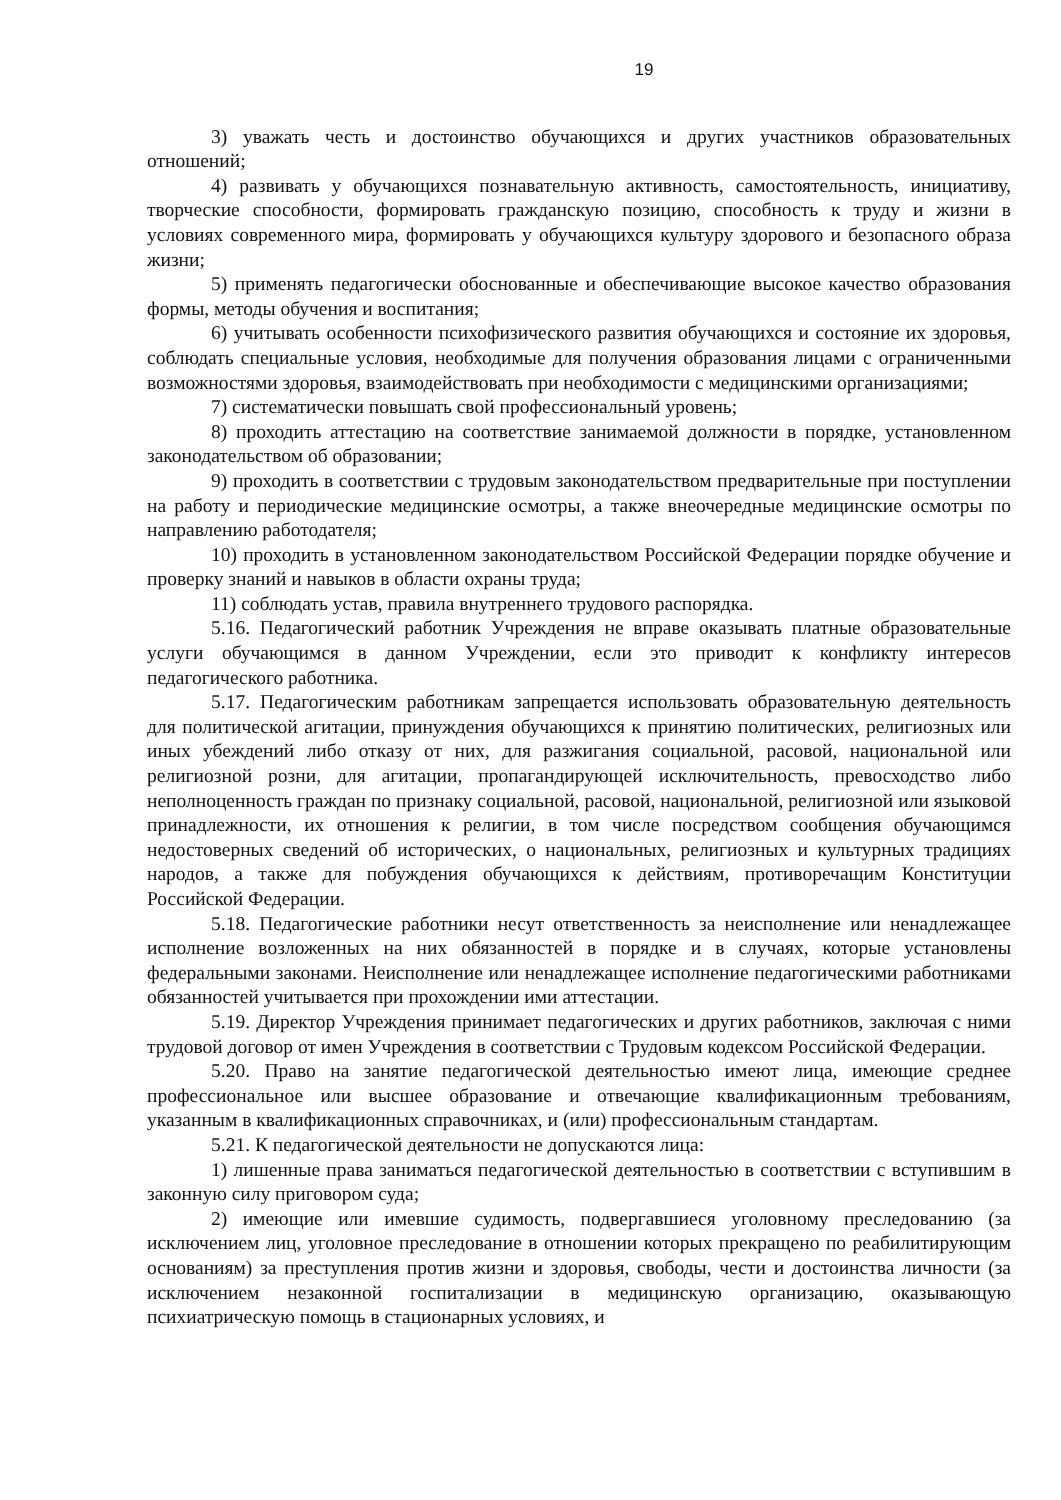19
3) уважать честь и достоинство обучающихся и других участников образовательных отношений;
4) развивать у обучающихся познавательную активность, самостоятельность, инициативу, творческие способности, формировать гражданскую позицию, способность к труду и жизни в условиях современного мира, формировать у обучающихся культуру здорового и безопасного образа жизни;
5) применять педагогически обоснованные и обеспечивающие высокое качество образования формы, методы обучения и воспитания;
6) учитывать особенности психофизического развития обучающихся и состояние их здоровья, соблюдать специальные условия, необходимые для получения образования лицами с ограниченными возможностями здоровья, взаимодействовать при необходимости с медицинскими организациями;
7) систематически повышать свой профессиональный уровень;
8) проходить аттестацию на соответствие занимаемой должности в порядке, установленном законодательством об образовании;
9) проходить в соответствии с трудовым законодательством предварительные при поступлении на работу и периодические медицинские осмотры, а также внеочередные медицинские осмотры по направлению работодателя;
10) проходить в установленном законодательством Российской Федерации порядке обучение и проверку знаний и навыков в области охраны труда;
11) соблюдать устав, правила внутреннего трудового распорядка.
5.16. Педагогический работник Учреждения не вправе оказывать платные образовательные услуги обучающимся в данном Учреждении, если это приводит к конфликту интересов педагогического работника.
5.17. Педагогическим работникам запрещается использовать образовательную деятельность для политической агитации, принуждения обучающихся к принятию политических, религиозных или иных убеждений либо отказу от них, для разжигания социальной, расовой, национальной или религиозной розни, для агитации, пропагандирующей исключительность, превосходство либо неполноценность граждан по признаку социальной, расовой, национальной, религиозной или языковой принадлежности, их отношения к религии, в том числе посредством сообщения обучающимся недостоверных сведений об исторических, о национальных, религиозных и культурных традициях народов, а также для побуждения обучающихся к действиям, противоречащим Конституции Российской Федерации.
5.18. Педагогические работники несут ответственность за неисполнение или ненадлежащее исполнение возложенных на них обязанностей в порядке и в случаях, которые установлены федеральными законами. Неисполнение или ненадлежащее исполнение педагогическими работниками обязанностей учитывается при прохождении ими аттестации.
5.19. Директор Учреждения принимает педагогических и других работников, заключая с ними трудовой договор от имен Учреждения в соответствии с Трудовым кодексом Российской Федерации.
5.20. Право на занятие педагогической деятельностью имеют лица, имеющие среднее профессиональное или высшее образование и отвечающие квалификационным требованиям, указанным в квалификационных справочниках, и (или) профессиональным стандартам.
5.21. К педагогической деятельности не допускаются лица:
1) лишенные права заниматься педагогической деятельностью в соответствии с вступившим в законную силу приговором суда;
2) имеющие или имевшие судимость, подвергавшиеся уголовному преследованию (за исключением лиц, уголовное преследование в отношении которых прекращено по реабилитирующим основаниям) за преступления против жизни и здоровья, свободы, чести и достоинства личности (за исключением незаконной госпитализации в медицинскую организацию, оказывающую психиатрическую помощь в стационарных условиях, и